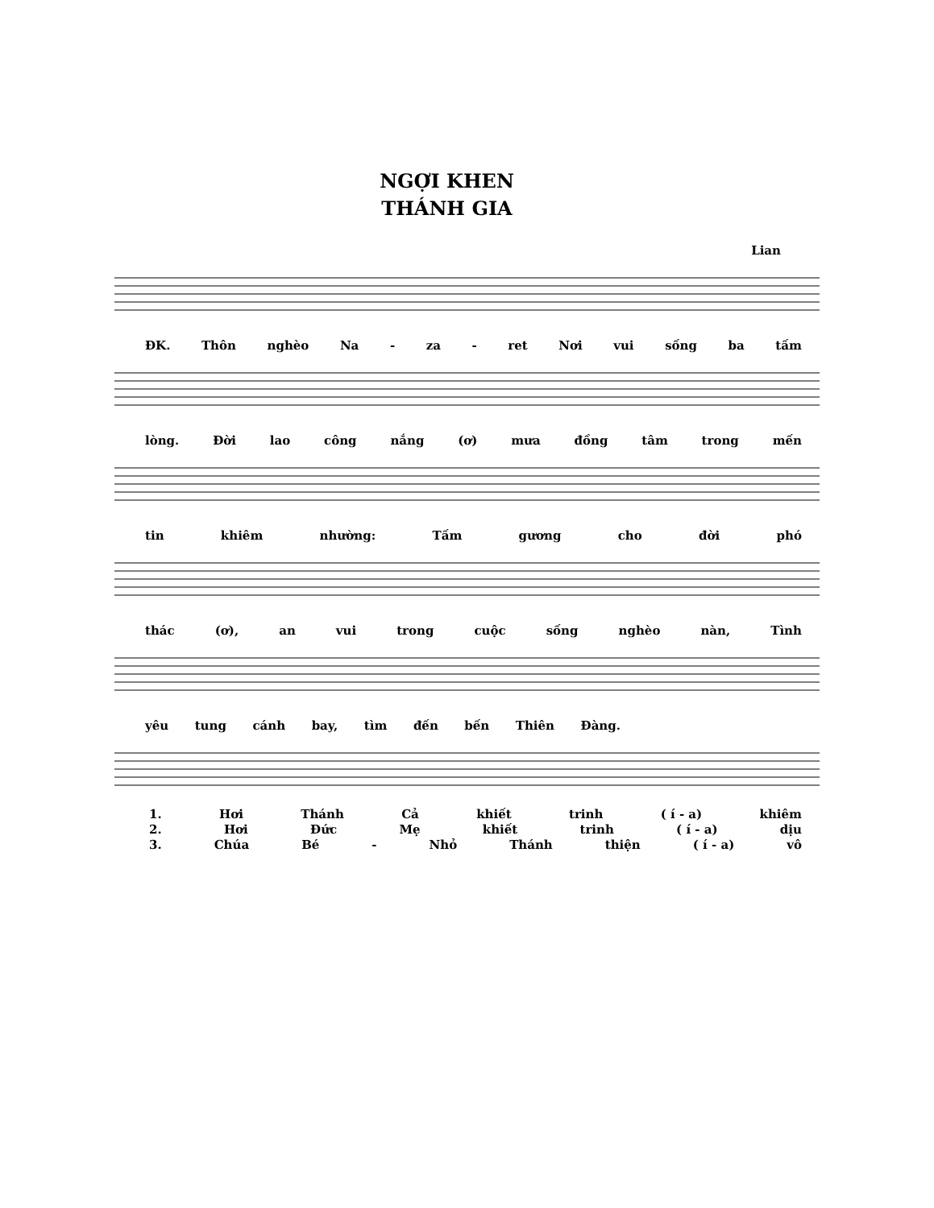NGỢI KHEN
THÁNH GIA
Lian
ĐK. Thôn nghèo Na - za - ret Nơi vui sống ba tấm
lòng. Đời lao công nắng (ơ) mưa đồng tâm trong mến
tin khiêm nhường: Tấm gương cho đời phó
thác (ơ), an vui trong cuộc sống nghèo nàn, Tình
yêu tung cánh bay, tìm đến bến Thiên Đàng.
1. Hơi Thánh Cả khiết trinh ( í - a) khiêm
2. Hơi Đức Mẹ khiết trinh ( í - a) dịu
3. Chúa Bé - Nhỏ Thánh thiện ( í - a) vô